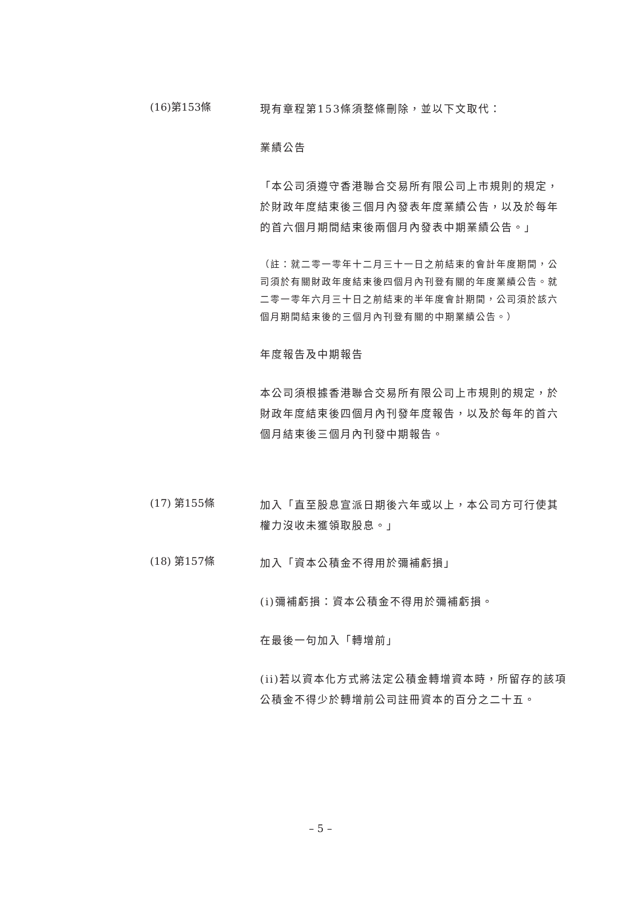(16)第153條
現有章程第153條須整條刪除，並以下文取代：
業績公告
「本公司須遵守香港聯合交易所有限公司上市規則的規定，於財政年度結束後三個月內發表年度業績公告，以及於每年的首六個月期間結束後兩個月內發表中期業績公告。」
（註：就二零一零年十二月三十一日之前結束的會計年度期間，公司須於有關財政年度結束後四個月內刊登有關的年度業績公告。就二零一零年六月三十日之前結束的半年度會計期間，公司須於該六個月期間結束後的三個月內刊登有關的中期業績公告。）
年度報告及中期報告
本公司須根據香港聯合交易所有限公司上市規則的規定，於財政年度結束後四個月內刊發年度報告，以及於每年的首六個月結束後三個月內刊發中期報告。
(17) 第155條
加入「直至股息宣派日期後六年或以上，本公司方可行使其權力沒收未獲領取股息。」
(18) 第157條
加入「資本公積金不得用於彌補虧損」
(i)彌補虧損：資本公積金不得用於彌補虧損。
在最後一句加入「轉增前」
(ii)若以資本化方式將法定公積金轉增資本時，所留存的該項公積金不得少於轉增前公司註冊資本的百分之二十五。
– 5 –